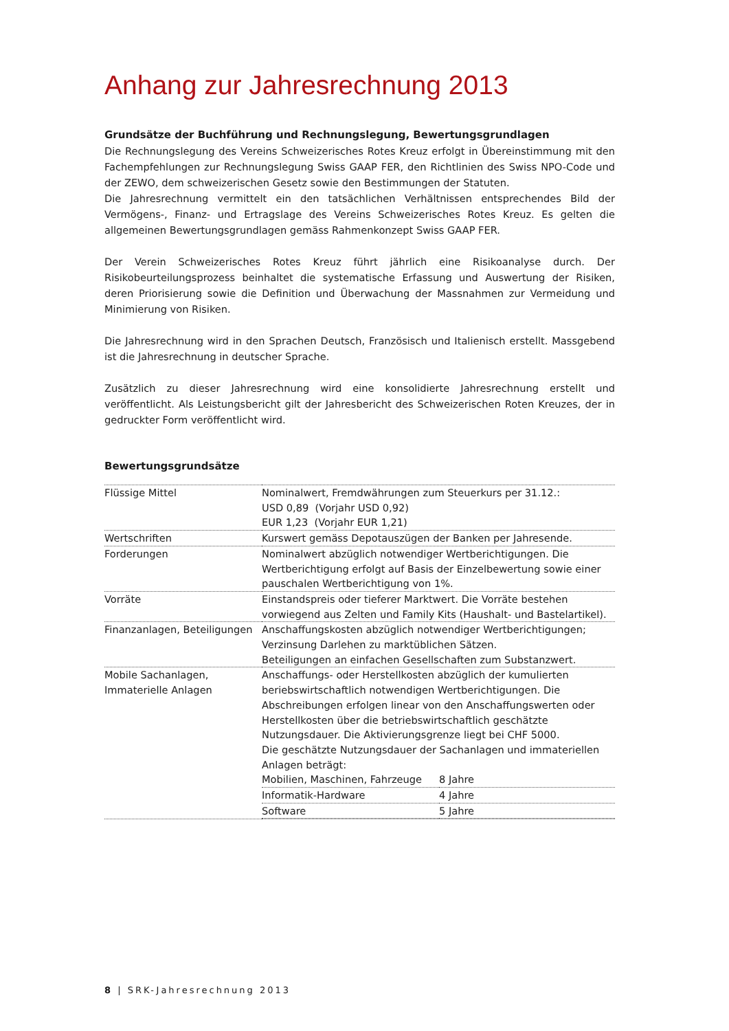Anhang zur Jahresrechnung 2013
Grundsätze der Buchführung und Rechnungslegung, Bewertungsgrundlagen
Die Rechnungslegung des Vereins Schweizerisches Rotes Kreuz erfolgt in Übereinstimmung mit den Fachempfehlungen zur Rechnungslegung Swiss GAAP FER, den Richtlinien des Swiss NPO-Code und der ZEWO, dem schweizerischen Gesetz sowie den Bestimmungen der Statuten.
Die Jahresrechnung vermittelt ein den tatsächlichen Verhältnissen entsprechendes Bild der Vermögens-, Finanz- und Ertragslage des Vereins Schweizerisches Rotes Kreuz. Es gelten die allgemeinen Bewertungsgrundlagen gemäss Rahmenkonzept Swiss GAAP FER.
Der Verein Schweizerisches Rotes Kreuz führt jährlich eine Risikoanalyse durch. Der Risikobeurteilungsprozess beinhaltet die systematische Erfassung und Auswertung der Risiken, deren Priorisierung sowie die Definition und Überwachung der Massnahmen zur Vermeidung und Minimierung von Risiken.
Die Jahresrechnung wird in den Sprachen Deutsch, Französisch und Italienisch erstellt. Massgebend ist die Jahresrechnung in deutscher Sprache.
Zusätzlich zu dieser Jahresrechnung wird eine konsolidierte Jahresrechnung erstellt und veröffentlicht. Als Leistungsbericht gilt der Jahresbericht des Schweizerischen Roten Kreuzes, der in gedruckter Form veröffentlicht wird.
Bewertungsgrundsätze
| Flüssige Mittel | Nominalwert, Fremdwährungen zum Steuerkurs per 31.12.: USD 0,89 (Vorjahr USD 0,92) EUR 1,23 (Vorjahr EUR 1,21) |
| Wertschriften | Kurswert gemäss Depotauszügen der Banken per Jahresende. |
| Forderungen | Nominalwert abzüglich notwendiger Wertberichtigungen. Die Wertberichtigung erfolgt auf Basis der Einzelbewertung sowie einer pauschalen Wertberichtigung von 1%. |
| Vorräte | Einstandspreis oder tieferer Marktwert. Die Vorräte bestehen vorwiegend aus Zelten und Family Kits (Haushalt- und Bastelartikel). |
| Finanzanlagen, Beteiligungen | Anschaffungskosten abzüglich notwendiger Wertberichtigungen; Verzinsung Darlehen zu marktüblichen Sätzen. Beteiligungen an einfachen Gesellschaften zum Substanzwert. |
| Mobile Sachanlagen, Immaterielle Anlagen | Anschaffungs- oder Herstellkosten abzüglich der kumulierten beriebswirtschaftlich notwendigen Wertberichtigungen. Die Abschreibungen erfolgen linear von den Anschaffungswerten oder Herstellkosten über die betriebswirtschaftlich geschätzte Nutzungsdauer. Die Aktivierungsgrenze liegt bei CHF 5000. Die geschätzte Nutzungsdauer der Sachanlagen und immateriellen Anlagen beträgt: / Mobilien, Maschinen, Fahrzeuge / 8 Jahre / / Informatik-Hardware / 4 Jahre / / Software / 5 Jahre / |
8 | SRK-Jahresrechnung 2013